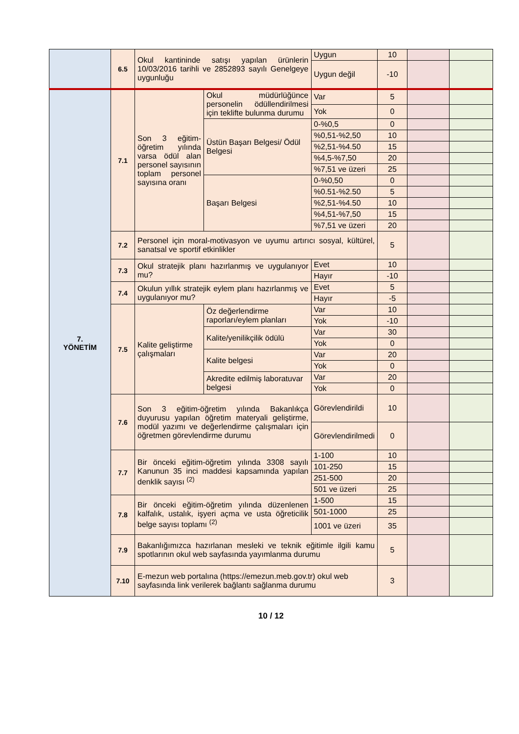| | 6.5 | Okul kantininde satışı yapılan ürünlerin 10/03/2016 tarihli ve 2852893 sayılı Genelgeye uygunluğu | | Uygun | | 10 | | |
| | | | | Uygun değil | | -10 | | |
| 7. YÖNETİM | 7.1 | Son 3 eğitim-öğretim yılında varsa ödül alan personel sayısının toplam personel sayısına oranı | Okul müdürlüğünce personelin ödüllendirilmesi için teklifte bulunma durumu | | Var | 5 | | |
| | | | | | Yok | 0 | | |
| | | | Üstün Başarı Belgesi/ Ödül Belgesi | 0-%0,5 | | 0 | | |
| | | | | %0,51-%2,50 | | 10 | | |
| | | | | %2,51-%4.50 | | 15 | | |
| | | | | %4,5-%7,50 | | 20 | | |
| | | | | %7,51 ve üzeri | | 25 | | |
| | | | Başarı Belgesi | 0-%0,50 | | 0 | | |
| | | | | %0.51-%2.50 | | 5 | | |
| | | | | %2,51-%4.50 | | 10 | | |
| | | | | %4,51-%7,50 | | 15 | | |
| | | | | %7,51 ve üzeri | | 20 | | |
| | 7.2 | Personel için moral-motivasyon ve uyumu artırıcı sosyal, kültürel, sanatsal ve sportif etkinlikler | | | | 5 | | |
| | 7.3 | Okul stratejik planı hazırlanmış ve uygulanıyor mu? | | | Evet | 10 | | |
| | | | | | Hayır | -10 | | |
| | 7.4 | Okulun yıllık stratejik eylem planı hazırlanmış ve uygulanıyor mu? | | | Evet | 5 | | |
| | | | | | Hayır | -5 | | |
| | 7.5 | Kalite geliştirme çalışmaları | Öz değerlendirme raporları/eylem planları | | Var | 10 | | |
| | | | | | Yok | -10 | | |
| | | | Kalite/yenilikçilik ödülü | | Var | 30 | | |
| | | | | | Yok | 0 | | |
| | | | Kalite belgesi | | Var | 20 | | |
| | | | | | Yok | 0 | | |
| | | | Akredite edilmiş laboratuvar belgesi | | Var | 20 | | |
| | | | | | Yok | 0 | | |
| | 7.6 | Son 3 eğitim-öğretim yılında Bakanlıkça duyurusu yapılan öğretim materyali geliştirme, modül yazımı ve değerlendirme çalışmaları için öğretmen görevlendirme durumu | | Görevlendirildi | | 10 | | |
| | | | | Görevlendirilmedi | | 0 | | |
| | 7.7 | Bir önceki eğitim-öğretim yılında 3308 sayılı Kanunun 35 inci maddesi kapsamında yapılan denklik sayısı <sup>(2)</sup> | | 1-100 | | 10 | | |
| | | | | 101-250 | | 15 | | |
| | | | | 251-500 | | 20 | | |
| | | | | 501 ve üzeri | | 25 | | |
| | 7.8 | Bir önceki eğitim-öğretim yılında düzenlenen kalfalık, ustalık, işyeri açma ve usta öğreticilik belge sayısı toplamı <sup>(2)</sup> | | 1-500 | | 15 | | |
| | | | | 501-1000 | | 25 | | |
| | | | | 1001 ve üzeri | | 35 | | |
| | 7.9 | Bakanlığımızca hazırlanan mesleki ve teknik eğitimle ilgili kamu spotlarının okul web sayfasında yayımlanma durumu | | | | 5 | | |
| | 7.10 | E-mezun web portalına (https://emezun.meb.gov.tr) okul web sayfasında link verilerek bağlantı sağlanma durumu | | | | 3 | | |
10 / 12